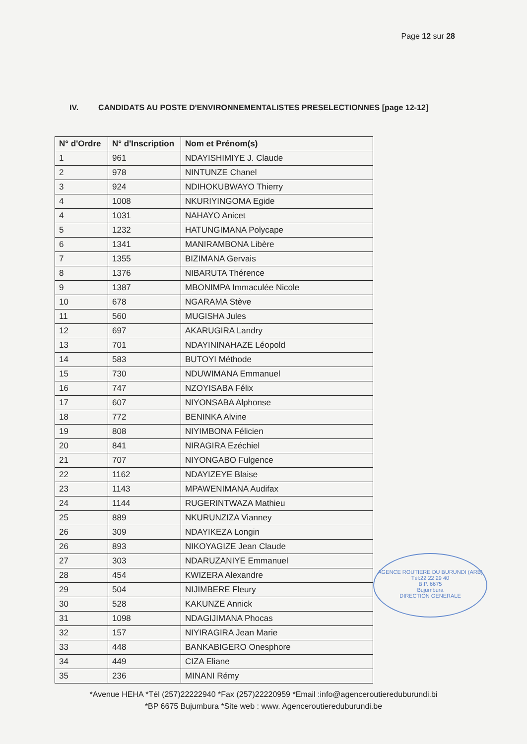Page 12 sur 28
IV. CANDIDATS AU POSTE D'ENVIRONNEMENTALISTES PRESELECTIONNES [page 12-12]
| N° d'Ordre | N° d'Inscription | Nom et Prénom(s) |
| --- | --- | --- |
| 1 | 961 | NDAYISHIMIYE J. Claude |
| 2 | 978 | NINTUNZE Chanel |
| 3 | 924 | NDIHOKUBWAYO Thierry |
| 4 | 1008 | NKURIYINGOMA Egide |
| 4 | 1031 | NAHAYO Anicet |
| 5 | 1232 | HATUNGIMANA Polycape |
| 6 | 1341 | MANIRAMBONA Libère |
| 7 | 1355 | BIZIMANA Gervais |
| 8 | 1376 | NIBARUTA Thérence |
| 9 | 1387 | MBONIMPA Immaculée Nicole |
| 10 | 678 | NGARAMA Stève |
| 11 | 560 | MUGISHA Jules |
| 12 | 697 | AKARUGIRA Landry |
| 13 | 701 | NDAYININAHAZE Léopold |
| 14 | 583 | BUTOYI Méthode |
| 15 | 730 | NDUWIMANA Emmanuel |
| 16 | 747 | NZOYISABA Félix |
| 17 | 607 | NIYONSABA Alphonse |
| 18 | 772 | BENINKA Alvine |
| 19 | 808 | NIYIMBONA Félicien |
| 20 | 841 | NIRAGIRA Ezéchiel |
| 21 | 707 | NIYONGABO Fulgence |
| 22 | 1162 | NDAYIZEYE Blaise |
| 23 | 1143 | MPAWENIMANA Audifax |
| 24 | 1144 | RUGERINTWAZA Mathieu |
| 25 | 889 | NKURUNZIZA Vianney |
| 26 | 309 | NDAYIKEZA Longin |
| 26 | 893 | NIKOYAGIZE Jean Claude |
| 27 | 303 | NDARUZANIYE Emmanuel |
| 28 | 454 | KWIZERA Alexandre |
| 29 | 504 | NIJIMBERE Fleury |
| 30 | 528 | KAKUNZE Annick |
| 31 | 1098 | NDAGIJIMANA Phocas |
| 32 | 157 | NIYIRAGIRA Jean Marie |
| 33 | 448 | BANKABIGERO Onesphore |
| 34 | 449 | CIZA Eliane |
| 35 | 236 | MINANI Rémy |
AGENCE ROUTIERE DU BURUNDI (ARB)
Tél:22 22 29 40
B.P. 6675
Bujumbura
DIRECTION GENERALE
*Avenue HEHA *Tél (257)22222940 *Fax (257)22220959 *Email :info@agenceroutiereduburundi.bi
*BP 6675 Bujumbura *Site web : www. Agenceroutiereduburundi.be